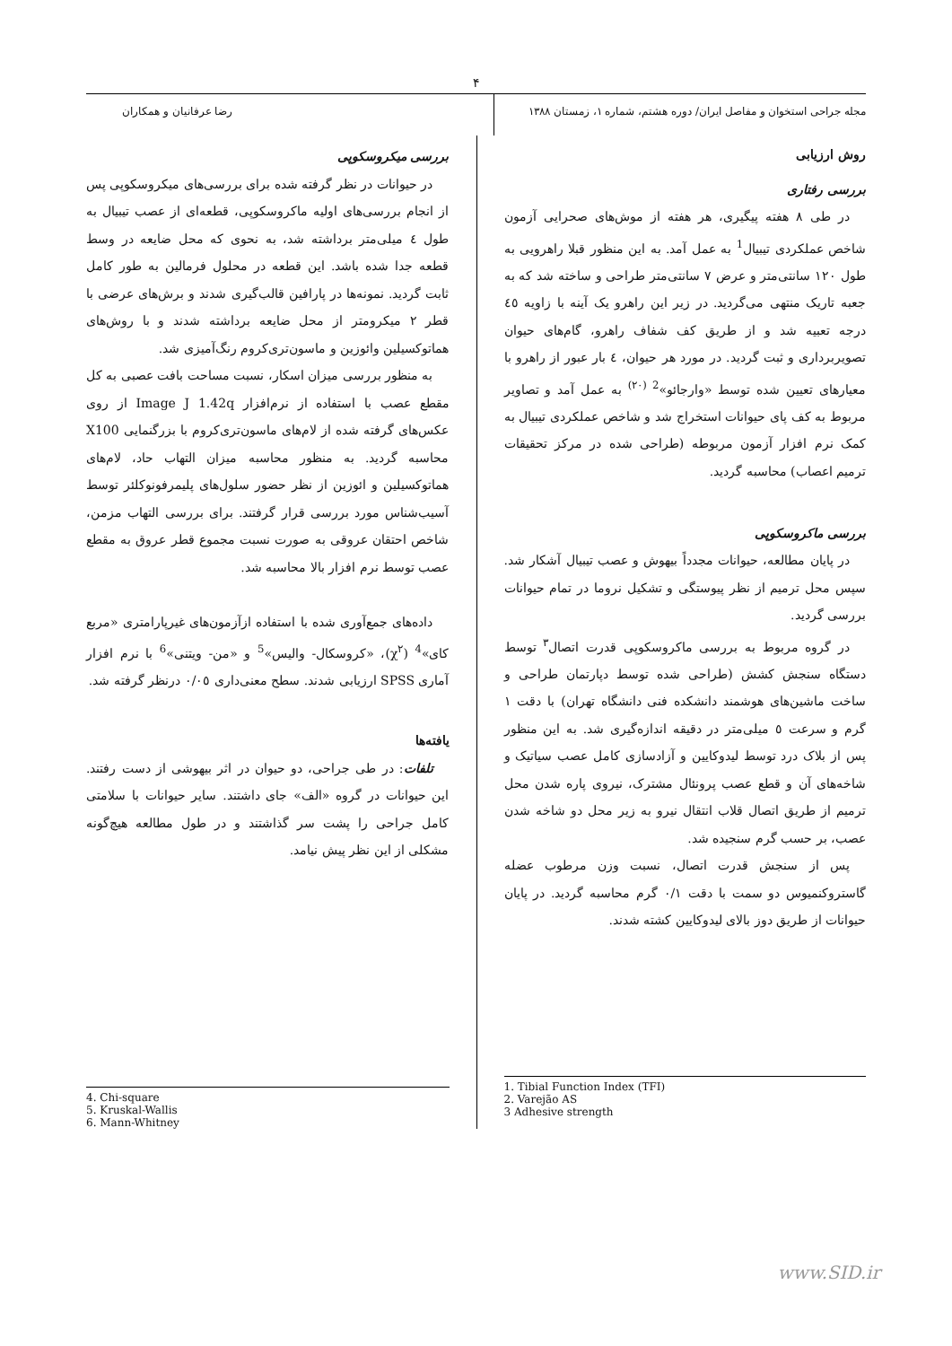۴
مجله جراحی استخوان و مفاصل ایران/ دوره هشتم، شماره ۱، زمستان ۱۳۸۸
رضا عرفانیان و همکاران
روش ارزیابی
بررسی رفتاری
در طی ۸ هفته پیگیری، هر هفته از موش‌های صحرایی آزمون شاخص عملکردی تیبیال<sup>1</sup> به عمل آمد. به این منظور قبلا راهرویی به طول ۱۲۰ سانتی‌متر و عرض ۷ سانتی‌متر طراحی و ساخته شد که به جعبه تاریک منتهی می‌گردید. در زیر این راهرو یک آینه با زاویه ٤٥ درجه تعبیه شد و از طریق کف شفاف راهرو، گام‌های حیوان تصویربرداری و ثبت گردید. در مورد هر حیوان، ٤ بار عبور از راهرو با معیارهای تعیین شده توسط «وارجائو»<sup>2 (۲۰)</sup> به عمل آمد و تصاویر مربوط به کف پای حیوانات استخراج شد و شاخص عملکردی تیبیال به کمک نرم افزار آزمون مربوطه (طراحی شده در مرکز تحقیقات ترمیم اعصاب) محاسبه گردید.
بررسی ماکروسکوپی
در پایان مطالعه، حیوانات مجدداً بیهوش و عصب تیبیال آشکار شد. سپس محل ترمیم از نظر پیوستگی و تشکیل نروما در تمام حیوانات بررسی گردید.
در گروه مربوط به بررسی ماکروسکوپی قدرت اتصال<sup>۳</sup> توسط دستگاه سنجش کشش (طراحی شده توسط دپارتمان طراحی و ساخت ماشین‌های هوشمند دانشکده فنی دانشگاه تهران) با دقت ۱ گرم و سرعت ٥ میلی‌متر در دقیقه اندازه‌گیری شد. به این منظور پس از بلاک درد توسط لیدوکایین و آزادسازی کامل عصب سیاتیک و شاخه‌های آن و قطع عصب پرونئال مشترک، نیروی پاره شدن محل ترمیم از طریق اتصال قلاب انتقال نیرو به زیر محل دو شاخه شدن عصب، بر حسب گرم سنجیده شد.
پس از سنجش قدرت اتصال، نسبت وزن مرطوب عضله گاستروکنمیوس دو سمت با دقت ۰/۱ گرم محاسبه گردید. در پایان حیوانات از طریق دوز بالای لیدوکایین کشته شدند.
1. Tibial Function Index (TFI)
2. Varejão AS
3 Adhesive strength
بررسی میکروسکوپی
در حیوانات در نظر گرفته شده برای بررسی‌های میکروسکوپی پس از انجام بررسی‌های اولیه ماکروسکوپی، قطعه‌ای از عصب تیبیال به طول ٤ میلی‌متر برداشته شد، به نحوی که محل ضایعه در وسط قطعه جدا شده باشد. این قطعه در محلول فرمالین به طور کامل ثابت گردید. نمونه‌ها در پارافین قالب‌گیری شدند و برش‌های عرضی با قطر ۲ میکرومتر از محل ضایعه برداشته شدند و با روش‌های هماتوکسیلین وائوزین و ماسون‌تری‌کروم رنگ‌آمیزی شد.
به منظور بررسی میزان اسکار، نسبت مساحت بافت عصبی به کل مقطع عصب با استفاده از نرم‌افزار Image J 1.42q از روی عکس‌های گرفته شده از لام‌های ماسون‌تری‌کروم با بزرگنمایی X100 محاسبه گردید. به منظور محاسبه میزان التهاب حاد، لام‌های هماتوکسیلین و ائوزین از نظر حضور سلول‌های پلیمرفونوکلئر توسط آسیب‌شناس مورد بررسی قرار گرفتند. برای بررسی التهاب مزمن، شاخص احتقان عروقی به صورت نسبت مجموع قطر عروق به مقطع عصب توسط نرم افزار بالا محاسبه شد.
داده‌های جمع‌آوری شده با استفاده ازآزمون‌های غیرپارامتری «مربع کای»<sup>4</sup> (χ<sup>۲</sup>)، «کروسکال- والیس»<sup>5</sup> و «من- ویتنی»<sup>6</sup> با نرم افزار آماری SPSS ارزیابی شدند. سطح معنی‌داری ۰/۰٥ درنظر گرفته شد.
یافته‌ها
تلفات: در طی جراحی، دو حیوان در اثر بیهوشی از دست رفتند. این حیوانات در گروه «الف» جای داشتند. سایر حیوانات با سلامتی کامل جراحی را پشت سر گذاشتند و در طول مطالعه هیچ‌گونه مشکلی از این نظر پیش نیامد.
4. Chi-square
5. Kruskal-Wallis
6. Mann-Whitney
www.SID.ir